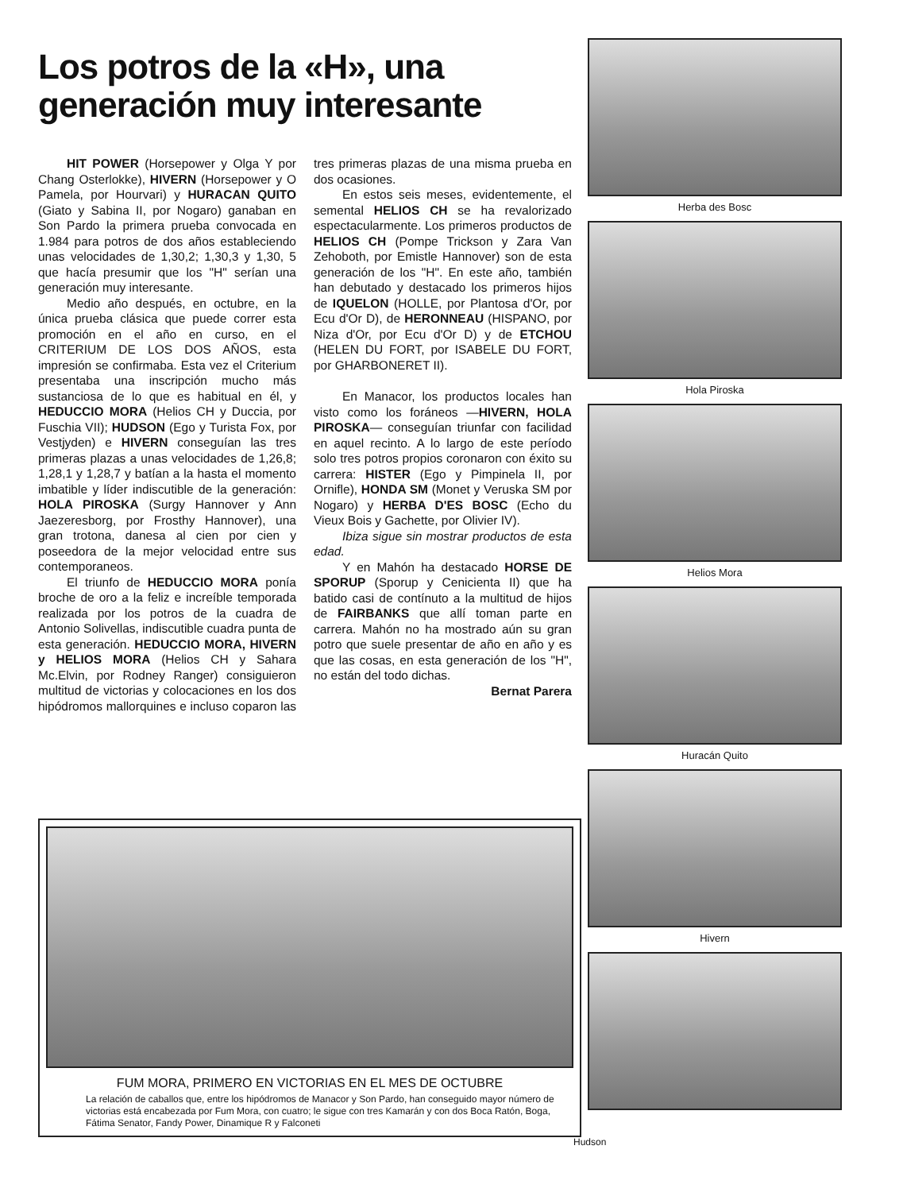Los potros de la «H», una generación muy interesante
HIT POWER (Horsepower y Olga Y por Chang Osterlokke), HIVERN (Horsepower y O Pamela, por Hourvari) y HURACAN QUITO (Giato y Sabina II, por Nogaro) ganaban en Son Pardo la primera prueba convocada en 1.984 para potros de dos años estableciendo unas velocidades de 1,30,2; 1,30,3 y 1,30, 5 que hacía presumir que los "H" serían una generación muy interesante.
Medio año después, en octubre, en la única prueba clásica que puede correr esta promoción en el año en curso, en el CRITERIUM DE LOS DOS AÑOS, esta impresión se confirmaba. Esta vez el Criterium presentaba una inscripción mucho más sustanciosa de lo que es habitual en él, y HEDUCCIO MORA (Helios CH y Duccia, por Fuschia VII); HUDSON (Ego y Turista Fox, por Vestjyden) e HIVERN conseguían las tres primeras plazas a unas velocidades de 1,26,8; 1,28,1 y 1,28,7 y batían a la hasta el momento imbatible y líder indiscutible de la generación: HOLA PIROSKA (Surgy Hannover y Ann Jaezeresborg, por Frosthy Hannover), una gran trotona, danesa al cien por cien y poseedora de la mejor velocidad entre sus contemporaneos.
El triunfo de HEDUCCIO MORA ponía broche de oro a la feliz e increíble temporada realizada por los potros de la cuadra de Antonio Solivellas, indiscutible cuadra punta de esta generación. HEDUCCIO MORA, HIVERN y HELIOS MORA (Helios CH y Sahara Mc.Elvin, por Rodney Ranger) consiguieron multitud de victorias y colocaciones en los dos hipódromos mallorquines e incluso coparon las tres primeras plazas de una misma prueba en dos ocasiones.
En estos seis meses, evidentemente, el semental HELIOS CH se ha revalorizado espectacularmente. Los primeros productos de HELIOS CH (Pompe Trickson y Zara Van Zehoboth, por Emistle Hannover) son de esta generación de los "H". En este año, también han debutado y destacado los primeros hijos de IQUELON (HOLLE, por Plantosa d'Or, por Ecu d'Or D), de HERONNEAU (HISPANO, por Niza d'Or, por Ecu d'Or D) y de ETCHOU (HELEN DU FORT, por ISABELE DU FORT, por GHARBONERET II).
En Manacor, los productos locales han visto como los foráneos —HIVERN, HOLA PIROSKA— conseguían triunfar con facilidad en aquel recinto. A lo largo de este período solo tres potros propios coronaron con éxito su carrera: HISTER (Ego y Pimpinela II, por Ornifle), HONDA SM (Monet y Veruska SM por Nogaro) y HERBA D'ES BOSC (Echo du Vieux Bois y Gachette, por Olivier IV).
Ibiza sigue sin mostrar productos de esta edad.
Y en Mahón ha destacado HORSE DE SPORUP (Sporup y Cenicienta II) que ha batido casi de contínuto a la multitud de hijos de FAIRBANKS que allí toman parte en carrera. Mahón no ha mostrado aún su gran potro que suele presentar de año en año y es que las cosas, en esta generación de los "H", no están del todo dichas.
Bernat Parera
Herba des Bosc
Hola Piroska
Helios Mora
Huracán Quito
Hivern
FUM MORA, PRIMERO EN VICTORIAS EN EL MES DE OCTUBRE
La relación de caballos que, entre los hipódromos de Manacor y Son Pardo, han conseguido mayor número de victorias está encabezada por Fum Mora, con cuatro; le sigue con tres Kamarán y con dos Boca Ratón, Boga, Fátima Senator, Fandy Power, Dinamique R y Falconeti
Hudson